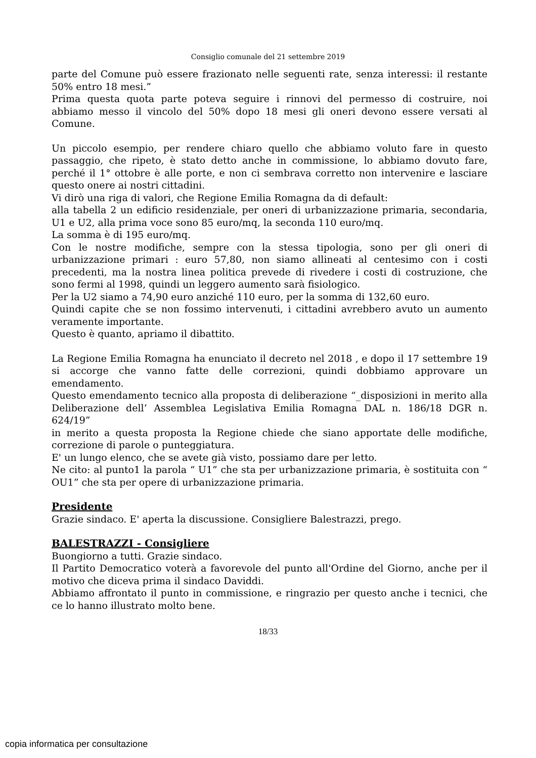Consiglio comunale del 21 settembre 2019
parte del Comune può essere frazionato nelle seguenti rate, senza interessi: il restante 50% entro 18 mesi.”
Prima questa quota parte poteva seguire i rinnovi del permesso di costruire, noi abbiamo messo il vincolo del 50% dopo 18 mesi gli oneri devono essere versati al Comune.
Un piccolo esempio, per rendere chiaro quello che abbiamo voluto fare in questo passaggio, che ripeto, è stato detto anche in commissione, lo abbiamo dovuto fare, perché il 1° ottobre è alle porte, e non ci sembrava corretto non intervenire e lasciare questo onere ai nostri cittadini.
Vi dirò una riga di valori, che Regione Emilia Romagna da di default:
alla tabella 2 un edificio residenziale, per oneri di urbanizzazione primaria, secondaria, U1 e U2, alla prima voce sono 85 euro/mq, la seconda 110 euro/mq.
La somma è di 195 euro/mq.
Con le nostre modifiche, sempre con la stessa tipologia, sono per gli oneri di urbanizzazione primari : euro 57,80, non siamo allineati al centesimo con i costi precedenti, ma la nostra linea politica prevede di rivedere i costi di costruzione, che sono fermi al 1998, quindi un leggero aumento sarà fisiologico.
Per la U2 siamo a 74,90 euro anziché 110 euro, per la somma di 132,60 euro.
Quindi capite che se non fossimo intervenuti, i cittadini avrebbero avuto un aumento veramente importante.
Questo è quanto, apriamo il dibattito.
La Regione Emilia Romagna ha enunciato il decreto nel 2018 , e dopo il 17 settembre 19 si accorge che vanno fatte delle correzioni, quindi dobbiamo approvare un emendamento.
Questo emendamento tecnico alla proposta di deliberazione “_disposizioni in merito alla Deliberazione dell’ Assemblea Legislativa Emilia Romagna DAL n. 186/18 DGR n. 624/19”
in merito a questa proposta la Regione chiede che siano apportate delle modifiche, correzione di parole o punteggiatura.
E' un lungo elenco, che se avete già visto, possiamo dare per letto.
Ne cito: al punto1 la parola “ U1” che sta per urbanizzazione primaria, è sostituita con “ OU1” che sta per opere di urbanizzazione primaria.
Presidente
Grazie sindaco. E' aperta la discussione. Consigliere Balestrazzi, prego.
BALESTRAZZI - Consigliere
Buongiorno a tutti. Grazie sindaco.
Il Partito Democratico voterà a favorevole del punto all'Ordine del Giorno, anche per il motivo che diceva prima il sindaco Daviddi.
Abbiamo affrontato il punto in commissione, e ringrazio per questo anche i tecnici, che ce lo hanno illustrato molto bene.
18/33
copia informatica per consultazione